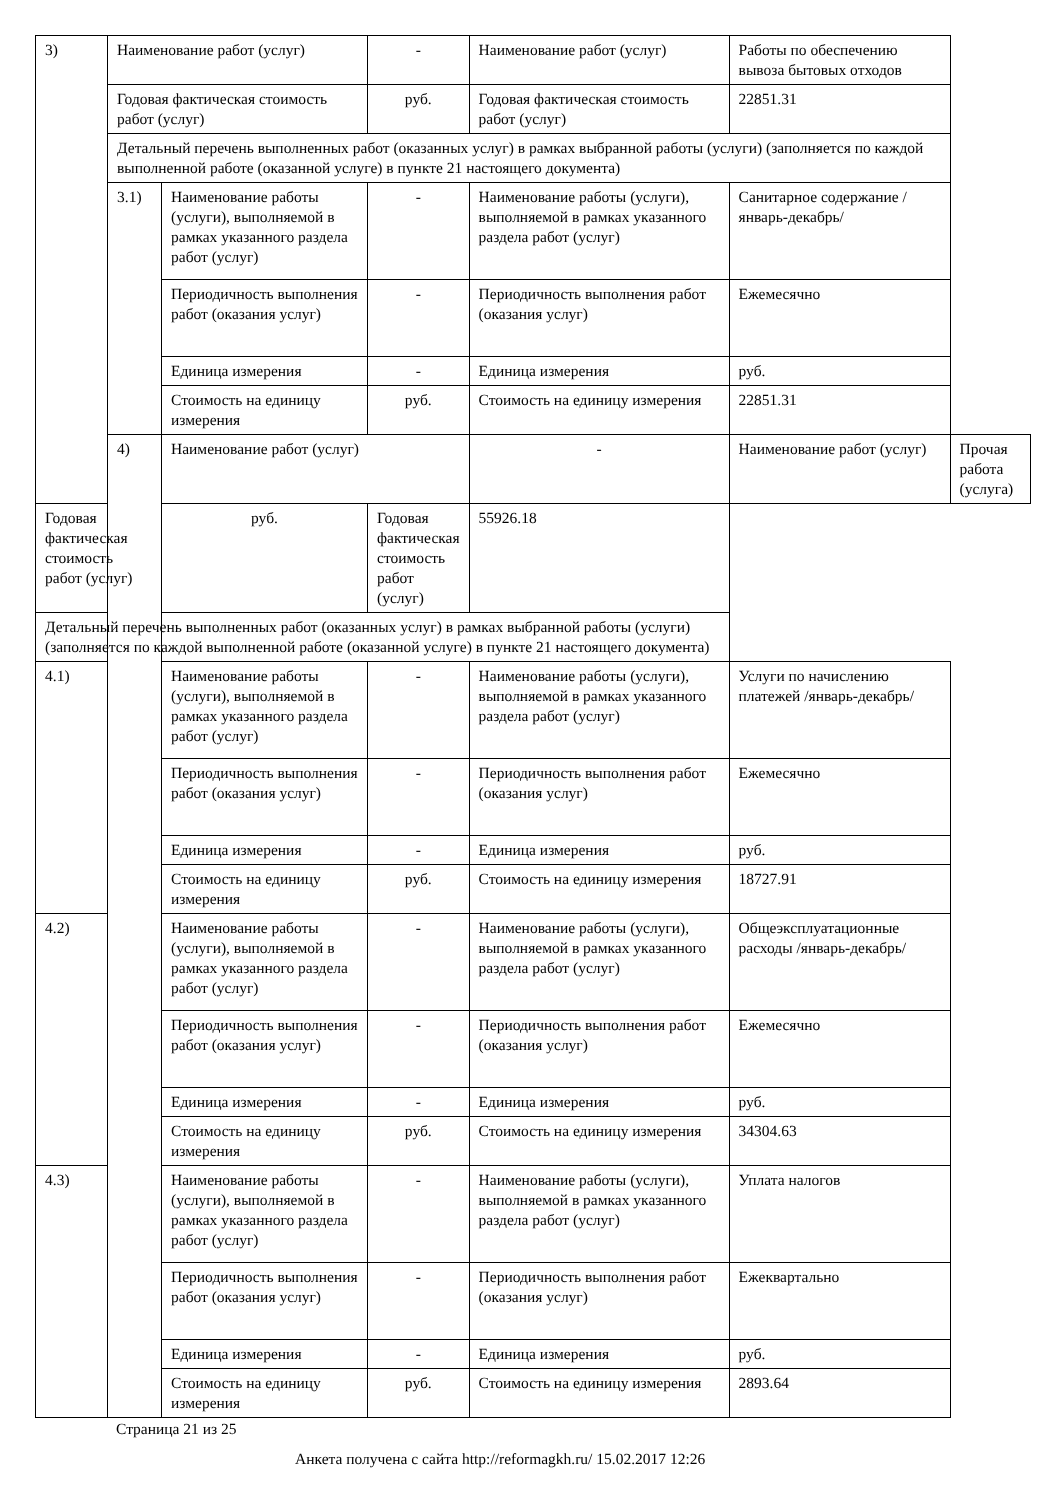| 3) | Наименование работ (услуг) | | - | Наименование работ (услуг) | Работы по обеспечению вывоза бытовых отходов | |
| | Годовая фактическая стоимость работ (услуг) | | руб. | Годовая фактическая стоимость работ (услуг) | 22851.31 | |
| | Детальный перечень выполненных работ (оказанных услуг) в рамках выбранной работы (услуги) (заполняется по каждой выполненной работе (оказанной услуге) в пункте 21 настоящего документа) | | | | | |
| | 3.1) | Наименование работы (услуги), выполняемой в рамках указанного раздела работ (услуг) | - | Наименование работы (услуги), выполняемой в рамках указанного раздела работ (услуг) | Санитарное содержание /январь-декабрь/ | |
| | | Периодичность выполнения работ (оказания услуг) | - | Периодичность выполнения работ (оказания услуг) | Ежемесячно | |
| | | Единица измерения | - | Единица измерения | руб. | |
| | | Стоимость на единицу измерения | руб. | Стоимость на единицу измерения | 22851.31 | |
| | 4) | Наименование работ (услуг) | | - | Наименование работ (услуг) | Прочая работа (услуга) |
| Годовая фактическая стоимость работ (услуг) | | руб. | Годовая фактическая стоимость работ (услуг) | 55926.18 | | |
| Детальный перечень выполненных работ (оказанных услуг) в рамках выбранной работы (услуги) (заполняется по каждой выполненной работе (оказанной услуге) в пункте 21 настоящего документа) | | | | | | |
| 4.1) | | Наименование работы (услуги), выполняемой в рамках указанного раздела работ (услуг) | - | Наименование работы (услуги), выполняемой в рамках указанного раздела работ (услуг) | Услуги по начислению платежей /январь-декабрь/ | |
| | | Периодичность выполнения работ (оказания услуг) | - | Периодичность выполнения работ (оказания услуг) | Ежемесячно | |
| | | Единица измерения | - | Единица измерения | руб. | |
| | | Стоимость на единицу измерения | руб. | Стоимость на единицу измерения | 18727.91 | |
| 4.2) | | Наименование работы (услуги), выполняемой в рамках указанного раздела работ (услуг) | - | Наименование работы (услуги), выполняемой в рамках указанного раздела работ (услуг) | Общеэксплуатационные расходы /январь-декабрь/ | |
| | | Периодичность выполнения работ (оказания услуг) | - | Периодичность выполнения работ (оказания услуг) | Ежемесячно | |
| | | Единица измерения | - | Единица измерения | руб. | |
| | | Стоимость на единицу измерения | руб. | Стоимость на единицу измерения | 34304.63 | |
| 4.3) | | Наименование работы (услуги), выполняемой в рамках указанного раздела работ (услуг) | - | Наименование работы (услуги), выполняемой в рамках указанного раздела работ (услуг) | Уплата налогов | |
| | | Периодичность выполнения работ (оказания услуг) | - | Периодичность выполнения работ (оказания услуг) | Ежеквартально | |
| | | Единица измерения | - | Единица измерения | руб. | |
| | | Стоимость на единицу измерения | руб. | Стоимость на единицу измерения | 2893.64 | |
Страница 21 из 25
Анкета получена с сайта http://reformagkh.ru/ 15.02.2017 12:26